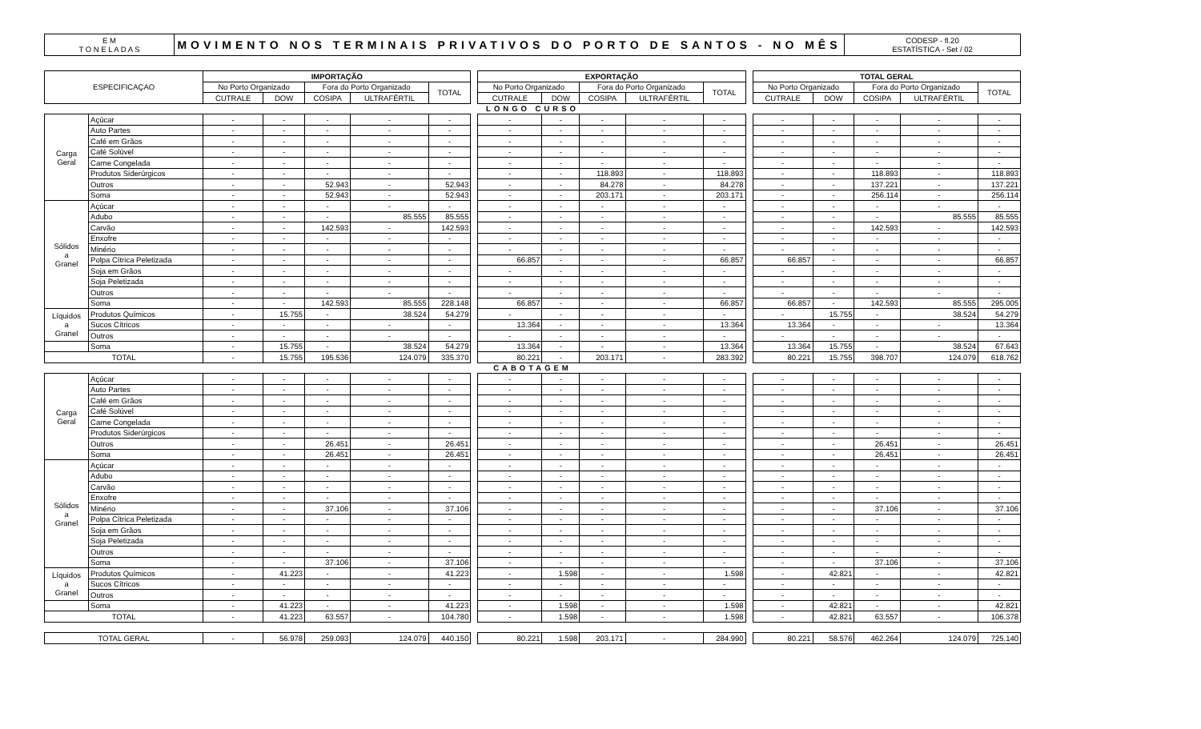| E M T O N E L A D A S | MOVIMENTO NOS TERMINAIS PRIVATIVOS DO PORTO DE SANTOS - NO MÊS | CODESP - fl.20 ESTATÍSTICA - Set / 02 |
| ESPECIFICAÇAO | | IMPORTAÇÃO | | | | | | EXPORTAÇÃO | | | | | | TOTAL GERAL | | | | |
| | | No Porto Organizado | | Fora do Porto Organizado | | TOTAL | | No Porto Organizado | | Fora do Porto Organizado | | TOTAL | | No Porto Organizado | | Fora do Porto Organizado | | TOTAL |
| | | CUTRALE | DOW | COSIPA | ULTRAFÉRTIL | | | CUTRALE | DOW | COSIPA | ULTRAFÉRTIL | | | CUTRALE | DOW | COSIPA | ULTRAFÉRTIL | |
| LONGO CURSO | | | | | | | | | | | | | | | | | | |
| Carga Geral | Açúcar | - | - | - | - | - | | - | - | - | - | - | | - | - | - | - | - |
| | Auto Partes | - | - | - | - | - | | - | - | - | - | - | | - | - | - | - | - |
| | Café em Grãos | - | - | - | - | - | | - | - | - | - | - | | - | - | - | - | - |
| | Café Solúvel | - | - | - | - | - | | - | - | - | - | - | | - | - | - | - | - |
| | Carne Congelada | - | - | - | - | - | | - | - | - | - | - | | - | - | - | - | - |
| | Produtos Siderúrgicos | - | - | - | - | - | | - | - | 118.893 | - | 118.893 | | - | - | 118.893 | - | 118.893 |
| | Outros | - | - | 52.943 | - | 52.943 | | - | - | 84.278 | - | 84.278 | | - | - | 137.221 | - | 137.221 |
| | Soma | - | - | 52.943 | - | 52.943 | | - | - | 203.171 | - | 203.171 | | - | - | 256.114 | - | 256.114 |
| Sólidos a Granel | Açúcar | - | - | - | - | - | | - | - | - | - | - | | - | - | - | - | - |
| | Adubo | - | - | - | 85.555 | 85.555 | | - | - | - | - | - | | - | - | - | 85.555 | 85.555 |
| | Carvão | - | - | 142.593 | - | 142.593 | | - | - | - | - | - | | - | - | 142.593 | - | 142.593 |
| | Enxofre | - | - | - | - | - | | - | - | - | - | - | | - | - | - | - | - |
| | Minério | - | - | - | - | - | | - | - | - | - | - | | - | - | - | - | - |
| | Polpa Cítrica Peletizada | - | - | - | - | - | | 66.857 | - | - | - | 66.857 | | 66.857 | - | - | - | 66.857 |
| | Soja em Grãos | - | - | - | - | - | | - | - | - | - | - | | - | - | - | - | - |
| | Soja Peletizada | - | - | - | - | - | | - | - | - | - | - | | - | - | - | - | - |
| | Outros | - | - | - | - | - | | - | - | - | - | - | | - | - | - | - | - |
| | Soma | - | - | 142.593 | 85.555 | 228.148 | | 66.857 | - | - | - | 66.857 | | 66.857 | - | 142.593 | 85.555 | 295.005 |
| Líquidos a Granel | Produtos Químicos | - | 15.755 | - | 38.524 | 54.279 | | - | - | - | - | - | | - | 15.755 | - | 38.524 | 54.279 |
| | Sucos Cítricos | - | - | - | - | - | | 13.364 | - | - | - | 13.364 | | 13.364 | - | - | - | 13.364 |
| | Outros | - | - | - | - | - | | - | - | - | - | - | | - | - | - | - | - |
| | Soma | - | 15.755 | - | 38.524 | 54.279 | | 13.364 | - | - | - | 13.364 | | 13.364 | 15.755 | - | 38.524 | 67.643 |
| TOTAL | | - | 15.755 | 195.536 | 124.079 | 335.370 | | 80.221 | - | 203.171 | - | 283.392 | | 80.221 | 15.755 | 398.707 | 124.079 | 618.762 |
| CABOTAGEM | | | | | | | | | | | | | | | | | | |
| Carga Geral | Açúcar | - | - | - | - | - | | - | - | - | - | - | | - | - | - | - | - |
| | Auto Partes | - | - | - | - | - | | - | - | - | - | - | | - | - | - | - | - |
| | Café em Grãos | - | - | - | - | - | | - | - | - | - | - | | - | - | - | - | - |
| | Café Solúvel | - | - | - | - | - | | - | - | - | - | - | | - | - | - | - | - |
| | Carne Congelada | - | - | - | - | - | | - | - | - | - | - | | - | - | - | - | - |
| | Produtos Siderúrgicos | - | - | - | - | - | | - | - | - | - | - | | - | - | - | - | - |
| | Outros | - | - | 26.451 | - | 26.451 | | - | - | - | - | - | | - | - | 26.451 | - | 26.451 |
| | Soma | - | - | 26.451 | - | 26.451 | | - | - | - | - | - | | - | - | 26.451 | - | 26.451 |
| Sólidos a Granel | Açúcar | - | - | - | - | - | | - | - | - | - | - | | - | - | - | - | - |
| | Adubo | - | - | - | - | - | | - | - | - | - | - | | - | - | - | - | - |
| | Carvão | - | - | - | - | - | | - | - | - | - | - | | - | - | - | - | - |
| | Enxofre | - | - | - | - | - | | - | - | - | - | - | | - | - | - | - | - |
| | Minério | - | - | 37.106 | - | 37.106 | | - | - | - | - | - | | - | - | 37.106 | - | 37.106 |
| | Polpa Cítrica Peletizada | - | - | - | - | - | | - | - | - | - | - | | - | - | - | - | - |
| | Soja em Grãos | - | - | - | - | - | | - | - | - | - | - | | - | - | - | - | - |
| | Soja Peletizada | - | - | - | - | - | | - | - | - | - | - | | - | - | - | - | - |
| | Outros | - | - | - | - | - | | - | - | - | - | - | | - | - | - | - | - |
| | Soma | - | - | 37.106 | - | 37.106 | | - | - | - | - | - | | - | - | 37.106 | - | 37.106 |
| Líquidos a Granel | Produtos Químicos | - | 41.223 | - | - | 41.223 | | - | 1.598 | - | - | 1.598 | | - | 42.821 | - | - | 42.821 |
| | Sucos Cítricos | - | - | - | - | - | | - | - | - | - | - | | - | - | - | - | - |
| | Outros | - | - | - | - | - | | - | - | - | - | - | | - | - | - | - | - |
| | Soma | - | 41.223 | - | - | 41.223 | | - | 1.598 | - | - | 1.598 | | - | 42.821 | - | - | 42.821 |
| TOTAL | | - | 41.223 | 63.557 | - | 104.780 | | - | 1.598 | - | - | 1.598 | | - | 42.821 | 63.557 | - | 106.378 |
| TOTAL GERAL | | - | 56.978 | 259.093 | 124.079 | 440.150 | | 80.221 | 1.598 | 203.171 | - | 284.990 | | 80.221 | 58.576 | 462.264 | 124.079 | 725.140 |